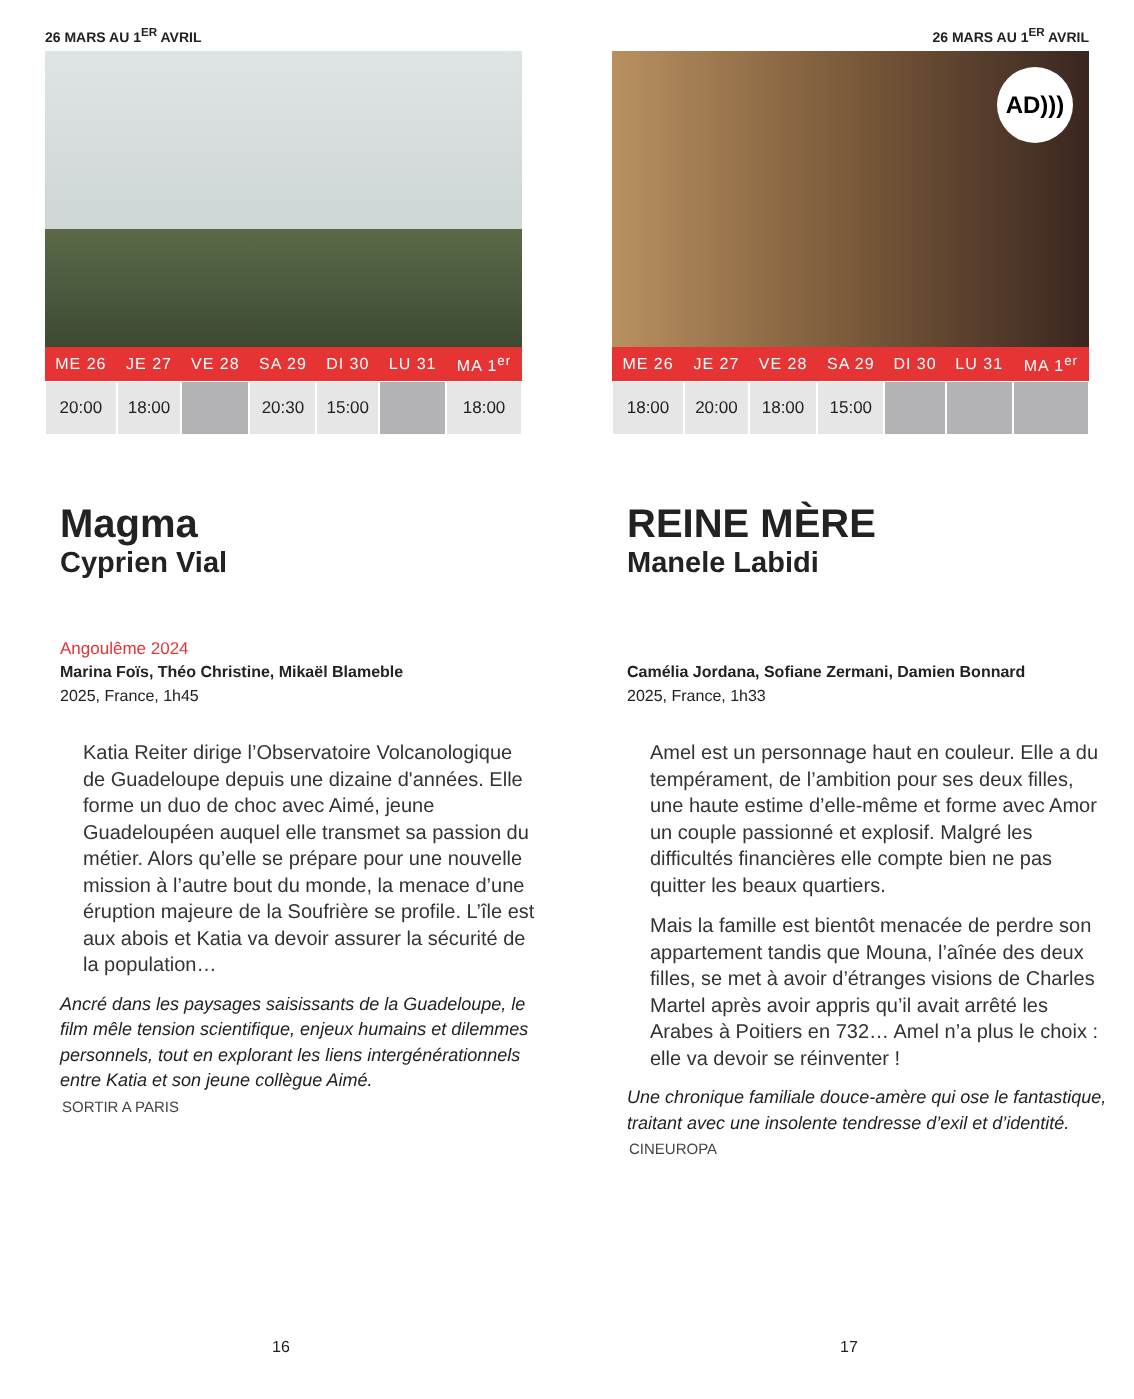26 MARS AU 1<sup>ER</sup> AVRIL
| ME 26 | JE 27 | VE 28 | SA 29 | DI 30 | LU 31 | MA 1<sup>er</sup> |
| --- | --- | --- | --- | --- | --- | --- |
| 20:00 | 18:00 | | 20:30 | 15:00 | | 18:00 |
Magma
Cyprien Vial
Angoulême 2024
Marina Foïs, Théo Christine, Mikaël Blameble
2025, France, 1h45
Katia Reiter dirige l’Observatoire Volcanologique de Guadeloupe depuis une dizaine d'années. Elle forme un duo de choc avec Aimé, jeune Guadeloupéen auquel elle transmet sa passion du métier. Alors qu’elle se prépare pour une nouvelle mission à l’autre bout du monde, la menace d’une éruption majeure de la Soufrière se profile. L’île est aux abois et Katia va devoir assurer la sécurité de la population…
Ancré dans les paysages saisissants de la Guadeloupe, le film mêle tension scientifique, enjeux humains et dilemmes personnels, tout en explorant les liens intergénérationnels entre Katia et son jeune collègue Aimé.
SORTIR A PARIS
16
26 MARS AU 1<sup>ER</sup> AVRIL
AD)))
| ME 26 | JE 27 | VE 28 | SA 29 | DI 30 | LU 31 | MA 1<sup>er</sup> |
| --- | --- | --- | --- | --- | --- | --- |
| 18:00 | 20:00 | 18:00 | 15:00 | | | |
REINE MÈRE
Manele Labidi
Camélia Jordana, Sofiane Zermani, Damien Bonnard
2025, France, 1h33
Amel est un personnage haut en couleur. Elle a du tempérament, de l’ambition pour ses deux filles, une haute estime d’elle-même et forme avec Amor un couple passionné et explosif. Malgré les difficultés financières elle compte bien ne pas quitter les beaux quartiers.
Mais la famille est bientôt menacée de perdre son appartement tandis que Mouna, l’aînée des deux filles, se met à avoir d’étranges visions de Charles Martel après avoir appris qu’il avait arrêté les Arabes à Poitiers en 732… Amel n’a plus le choix : elle va devoir se réinventer !
Une chronique familiale douce-amère qui ose le fantastique, traitant avec une insolente tendresse d’exil et d’identité.
CINEUROPA
17